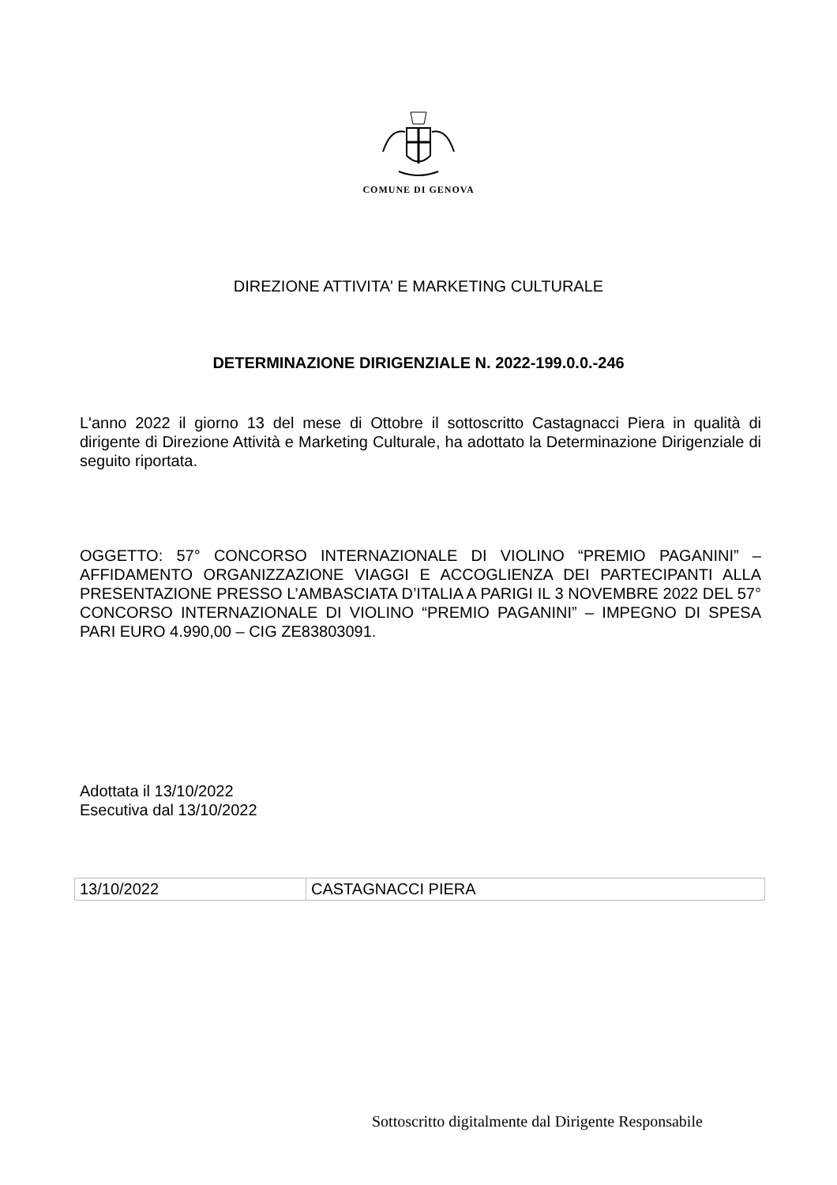COMUNE DI GENOVA
DIREZIONE ATTIVITA' E MARKETING CULTURALE
DETERMINAZIONE DIRIGENZIALE N. 2022-199.0.0.-246
L'anno 2022 il giorno 13 del mese di Ottobre il sottoscritto Castagnacci Piera in qualità di dirigente di Direzione Attività e Marketing Culturale, ha adottato la Determinazione Dirigenziale di seguito riportata.
OGGETTO: 57° CONCORSO INTERNAZIONALE DI VIOLINO “PREMIO PAGANINI” – AFFIDAMENTO ORGANIZZAZIONE VIAGGI E ACCOGLIENZA DEI PARTECIPANTI ALLA PRESENTAZIONE PRESSO L’AMBASCIATA D’ITALIA A PARIGI IL 3 NOVEMBRE 2022 DEL 57° CONCORSO INTERNAZIONALE DI VIOLINO “PREMIO PAGANINI” – IMPEGNO DI SPESA PARI EURO 4.990,00 – CIG ZE83803091.
Adottata il 13/10/2022
Esecutiva dal 13/10/2022
| 13/10/2022 | CASTAGNACCI PIERA |
Sottoscritto digitalmente dal Dirigente Responsabile